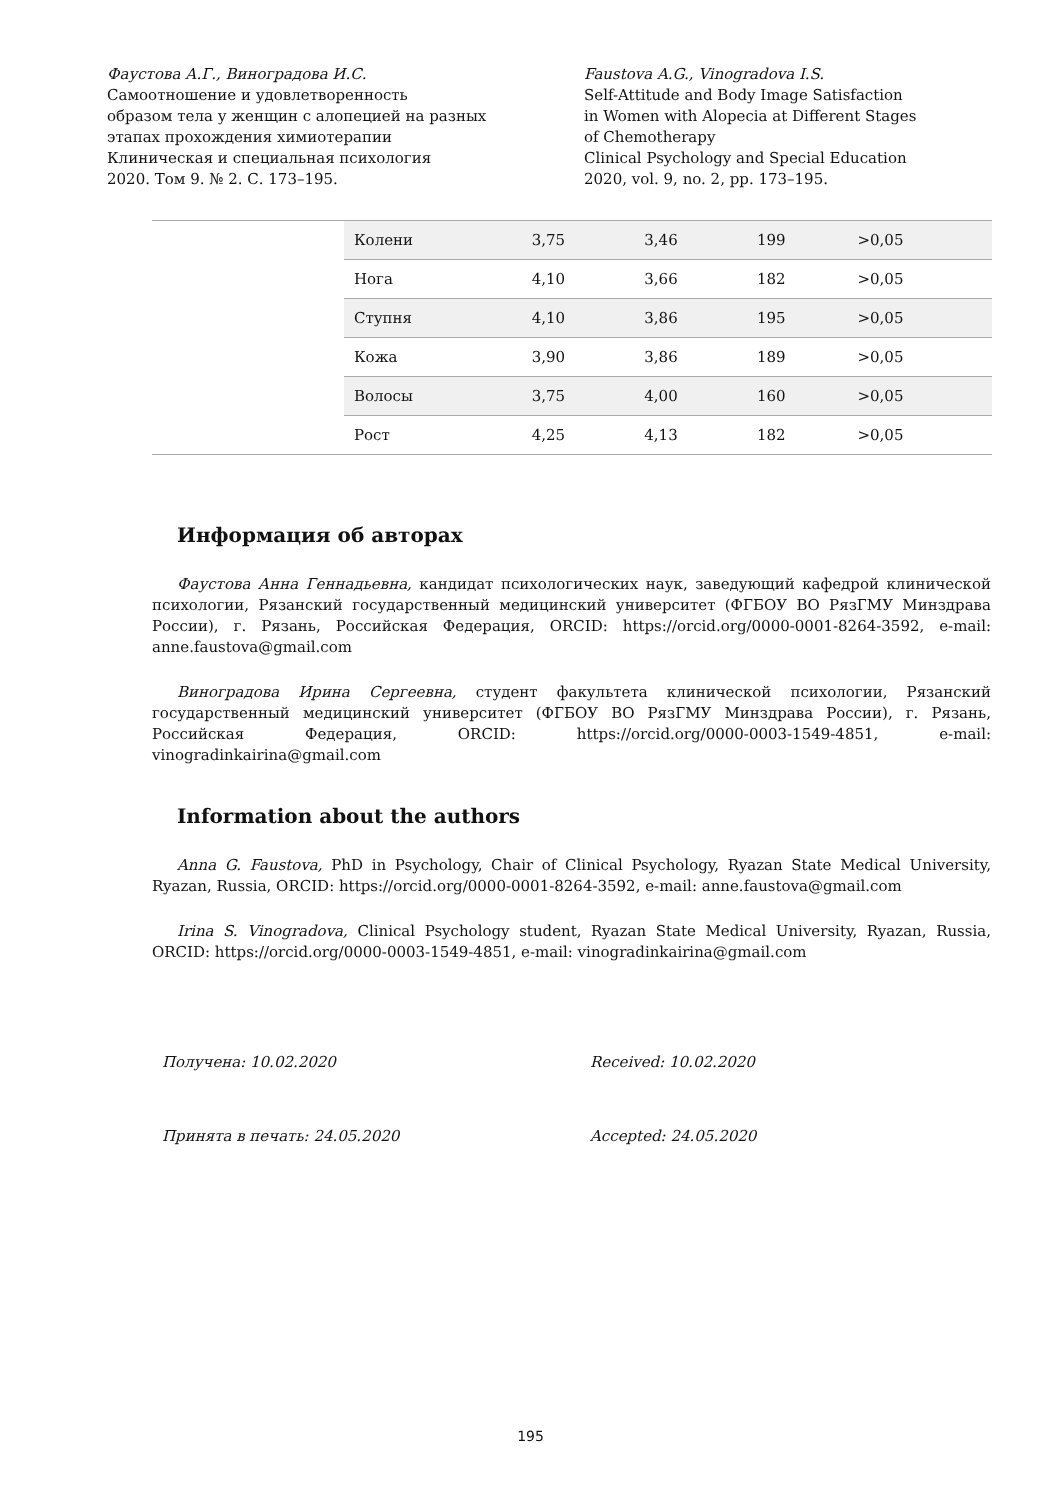Фаустова А.Г., Виноградова И.С.
Самоотношение и удовлетворенность
образом тела у женщин с алопецией на разных
этапах прохождения химиотерапии
Клиническая и специальная психология
2020. Том 9. № 2. С. 173–195.
Faustova A.G., Vinogradova I.S.
Self-Attitude and Body Image Satisfaction
in Women with Alopecia at Different Stages
of Chemotherapy
Clinical Psychology and Special Education
2020, vol. 9, no. 2, pp. 173–195.
| | Колени | 3,75 | 3,46 | 199 | >0,05 |
| | Нога | 4,10 | 3,66 | 182 | >0,05 |
| | Ступня | 4,10 | 3,86 | 195 | >0,05 |
| | Кожа | 3,90 | 3,86 | 189 | >0,05 |
| | Волосы | 3,75 | 4,00 | 160 | >0,05 |
| | Рост | 4,25 | 4,13 | 182 | >0,05 |
Информация об авторах
Фаустова Анна Геннадьевна, кандидат психологических наук, заведующий кафедрой клинической психологии, Рязанский государственный медицинский университет (ФГБОУ ВО РязГМУ Минздрава России), г. Рязань, Российская Федерация, ORCID: https://orcid.org/0000-0001-8264-3592, e-mail: anne.faustova@gmail.com
Виноградова Ирина Сергеевна, студент факультета клинической психологии, Рязанский государственный медицинский университет (ФГБОУ ВО РязГМУ Минздрава России), г. Рязань, Российская Федерация, ORCID: https://orcid.org/0000-0003-1549-4851, e-mail: vinogradinkairina@gmail.com
Information about the authors
Anna G. Faustova, PhD in Psychology, Chair of Clinical Psychology, Ryazan State Medical University, Ryazan, Russia, ORCID: https://orcid.org/0000-0001-8264-3592, e-mail: anne.faustova@gmail.com
Irina S. Vinogradova, Clinical Psychology student, Ryazan State Medical University, Ryazan, Russia, ORCID: https://orcid.org/0000-0003-1549-4851, e-mail: vinogradinkairina@gmail.com
Получена: 10.02.2020 Received: 10.02.2020
Принята в печать: 24.05.2020 Accepted: 24.05.2020
195